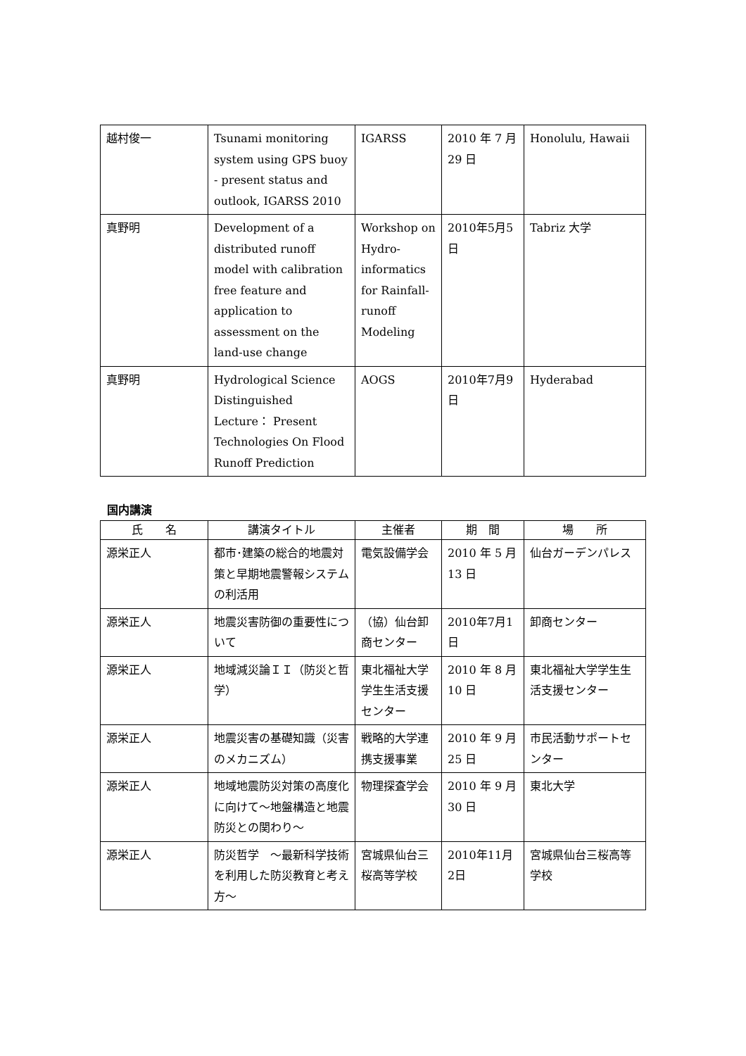| 越村俊一 | Tsunami monitoring system using GPS buoy - present status and outlook, IGARSS 2010 | IGARSS | 2010 年 7 月 29 日 | Honolulu, Hawaii |
| 真野明 | Development of a distributed runoff model with calibration free feature and application to assessment on the land-use change | Workshop on Hydro-informatics for Rainfall-runoff Modeling | 2010年5月5日 | Tabriz 大学 |
| 真野明 | Hydrological Science Distinguished Lecture： Present Technologies On Flood Runoff Prediction | AOGS | 2010年7月9日 | Hyderabad |
国内講演
| 氏 名 | 講演タイトル | 主催者 | 期 間 | 場 所 |
| --- | --- | --- | --- | --- |
| 源栄正人 | 都市･建築の総合的地震対策と早期地震警報システムの利活用 | 電気設備学会 | 2010 年 5 月 13 日 | 仙台ガーデンパレス |
| 源栄正人 | 地震災害防御の重要性について | （協）仙台卸商センター | 2010年7月1日 | 卸商センター |
| 源栄正人 | 地域減災論ＩＩ（防災と哲学） | 東北福祉大学学生生活支援センター | 2010 年 8 月 10 日 | 東北福祉大学学生生活支援センター |
| 源栄正人 | 地震災害の基礎知識（災害のメカニズム） | 戦略的大学連携支援事業 | 2010 年 9 月 25 日 | 市民活動サポートセンター |
| 源栄正人 | 地域地震防災対策の高度化に向けて～地盤構造と地震防災との関わり～ | 物理探査学会 | 2010 年 9 月 30 日 | 東北大学 |
| 源栄正人 | 防災哲学 ～最新科学技術を利用した防災教育と考え方～ | 宮城県仙台三桜高等学校 | 2010年11月2日 | 宮城県仙台三桜高等学校 |